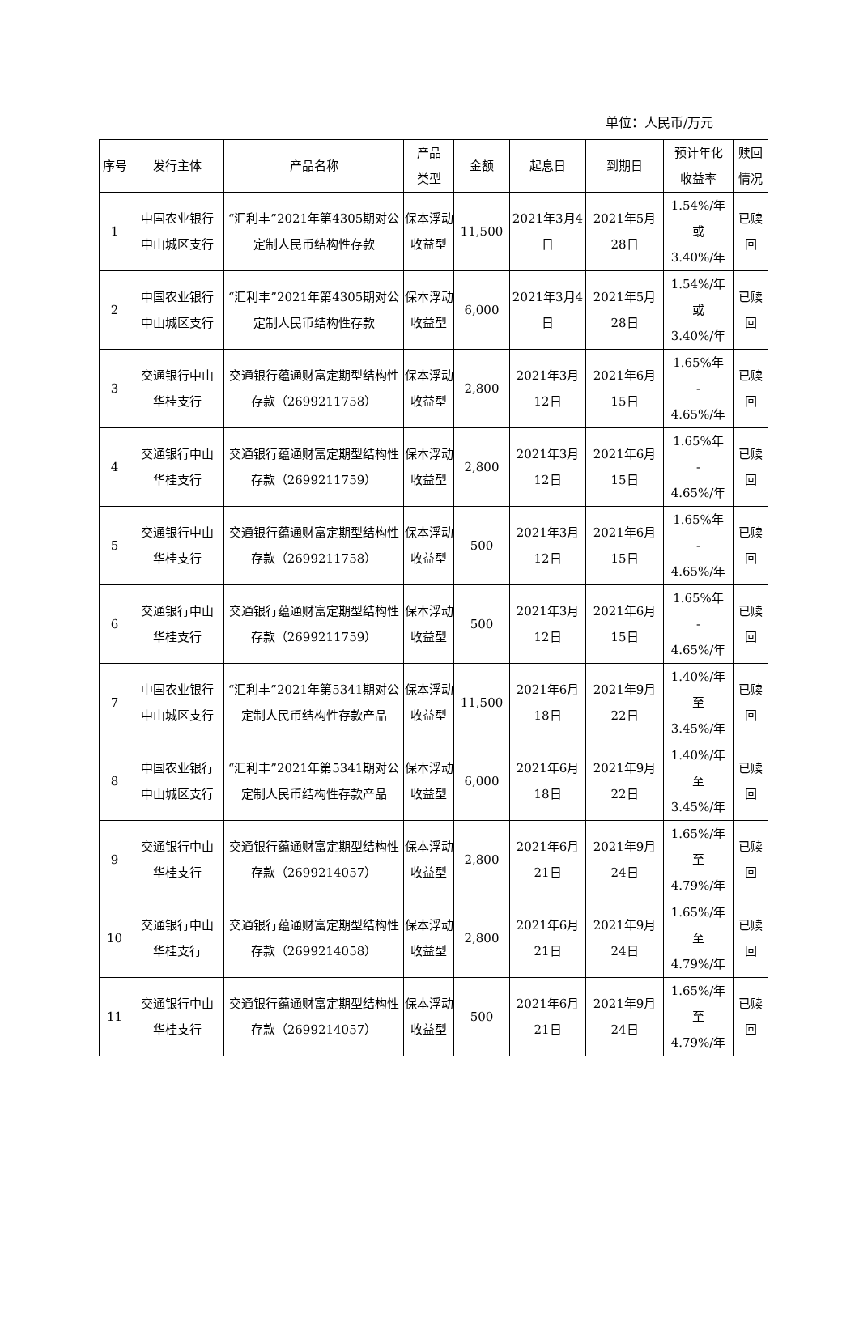单位：人民币/万元
| 序号 | 发行主体 | 产品名称 | 产品 类型 | 金额 | 起息日 | 到期日 | 预计年化 收益率 | 赎回 情况 |
| --- | --- | --- | --- | --- | --- | --- | --- | --- |
| 1 | 中国农业银行 中山城区支行 | “汇利丰”2021年第4305期对公定制人民币结构性存款 | 保本浮动收益型 | 11,500 | 2021年3月4日 | 2021年5月28日 | 1.54%/年 或 3.40%/年 | 已赎 回 |
| 2 | 中国农业银行 中山城区支行 | “汇利丰”2021年第4305期对公定制人民币结构性存款 | 保本浮动收益型 | 6,000 | 2021年3月4日 | 2021年5月28日 | 1.54%/年 或 3.40%/年 | 已赎 回 |
| 3 | 交通银行中山 华桂支行 | 交通银行蕴通财富定期型结构性存款（2699211758） | 保本浮动收益型 | 2,800 | 2021年3月12日 | 2021年6月15日 | 1.65%年 - 4.65%/年 | 已赎 回 |
| 4 | 交通银行中山 华桂支行 | 交通银行蕴通财富定期型结构性存款（2699211759） | 保本浮动收益型 | 2,800 | 2021年3月12日 | 2021年6月15日 | 1.65%年 - 4.65%/年 | 已赎 回 |
| 5 | 交通银行中山 华桂支行 | 交通银行蕴通财富定期型结构性存款（2699211758） | 保本浮动收益型 | 500 | 2021年3月12日 | 2021年6月15日 | 1.65%年 - 4.65%/年 | 已赎 回 |
| 6 | 交通银行中山 华桂支行 | 交通银行蕴通财富定期型结构性存款（2699211759） | 保本浮动收益型 | 500 | 2021年3月12日 | 2021年6月15日 | 1.65%年 - 4.65%/年 | 已赎 回 |
| 7 | 中国农业银行 中山城区支行 | “汇利丰”2021年第5341期对公定制人民币结构性存款产品 | 保本浮动收益型 | 11,500 | 2021年6月18日 | 2021年9月22日 | 1.40%/年 至 3.45%/年 | 已赎 回 |
| 8 | 中国农业银行 中山城区支行 | “汇利丰”2021年第5341期对公定制人民币结构性存款产品 | 保本浮动收益型 | 6,000 | 2021年6月18日 | 2021年9月22日 | 1.40%/年 至 3.45%/年 | 已赎 回 |
| 9 | 交通银行中山 华桂支行 | 交通银行蕴通财富定期型结构性存款（2699214057） | 保本浮动收益型 | 2,800 | 2021年6月21日 | 2021年9月24日 | 1.65%/年 至 4.79%/年 | 已赎 回 |
| 10 | 交通银行中山 华桂支行 | 交通银行蕴通财富定期型结构性存款（2699214058） | 保本浮动收益型 | 2,800 | 2021年6月21日 | 2021年9月24日 | 1.65%/年 至 4.79%/年 | 已赎 回 |
| 11 | 交通银行中山 华桂支行 | 交通银行蕴通财富定期型结构性存款（2699214057） | 保本浮动收益型 | 500 | 2021年6月21日 | 2021年9月24日 | 1.65%/年 至 4.79%/年 | 已赎 回 |